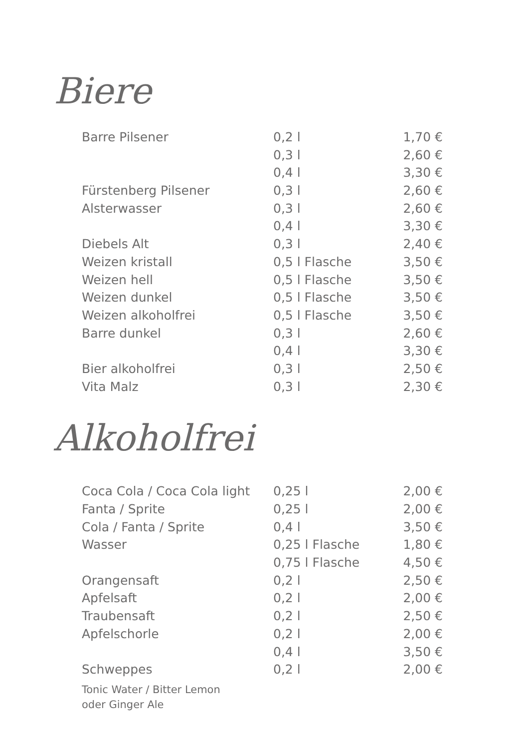Biere
| Barre Pilsener | 0,2 l | 1,70 € |
| | 0,3 l | 2,60 € |
| | 0,4 l | 3,30 € |
| Fürstenberg Pilsener | 0,3 l | 2,60 € |
| Alsterwasser | 0,3 l | 2,60 € |
| | 0,4 l | 3,30 € |
| Diebels Alt | 0,3 l | 2,40 € |
| Weizen kristall | 0,5 l Flasche | 3,50 € |
| Weizen hell | 0,5 l Flasche | 3,50 € |
| Weizen dunkel | 0,5 l Flasche | 3,50 € |
| Weizen alkoholfrei | 0,5 l Flasche | 3,50 € |
| Barre dunkel | 0,3 l | 2,60 € |
| | 0,4 l | 3,30 € |
| Bier alkoholfrei | 0,3 l | 2,50 € |
| Vita Malz | 0,3 l | 2,30 € |
Alkoholfrei
| Coca Cola / Coca Cola light | 0,25 l | 2,00 € |
| Fanta / Sprite | 0,25 l | 2,00 € |
| Cola / Fanta / Sprite | 0,4 l | 3,50 € |
| Wasser | 0,25 l Flasche | 1,80 € |
| | 0,75 l Flasche | 4,50 € |
| Orangensaft | 0,2 l | 2,50 € |
| Apfelsaft | 0,2 l | 2,00 € |
| Traubensaft | 0,2 l | 2,50 € |
| Apfelschorle | 0,2 l | 2,00 € |
| | 0,4 l | 3,50 € |
| Schweppes | 0,2 l | 2,00 € |
Tonic Water / Bitter Lemon
oder Ginger Ale